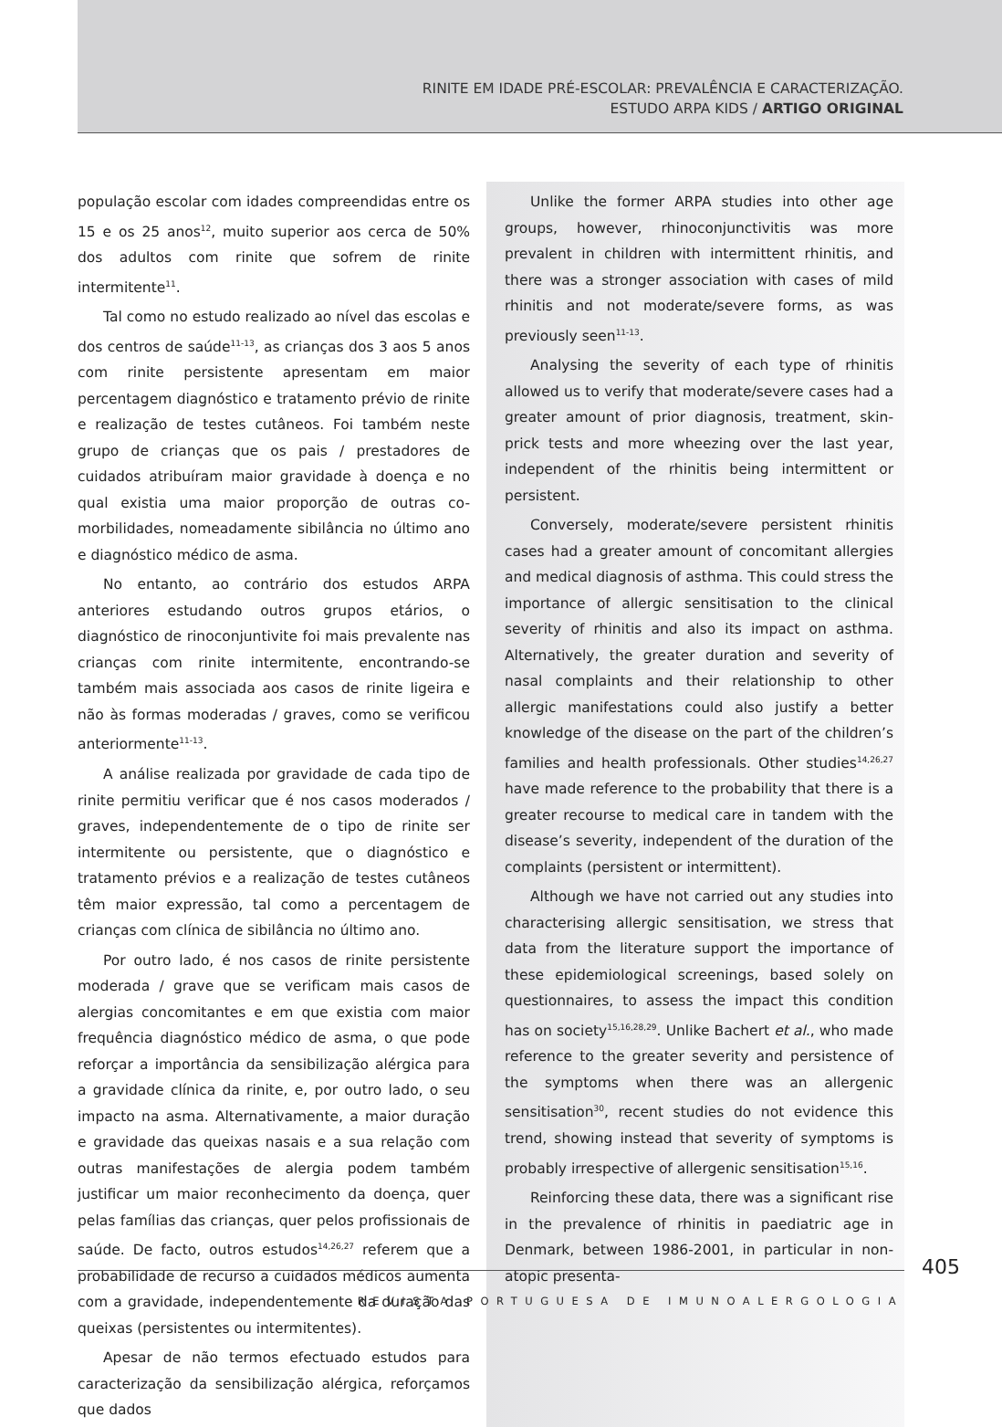RINITE EM IDADE PRÉ-ESCOLAR: PREVALÊNCIA E CARACTERIZAÇÃO.
ESTUDO ARPA KIDS / ARTIGO ORIGINAL
população escolar com idades compreendidas entre os 15 e os 25 anos<sup>12</sup>, muito superior aos cerca de 50% dos adultos com rinite que sofrem de rinite intermitente<sup>11</sup>.
Tal como no estudo realizado ao nível das escolas e dos centros de saúde<sup>11-13</sup>, as crianças dos 3 aos 5 anos com rinite persistente apresentam em maior percentagem diagnóstico e tratamento prévio de rinite e realização de testes cutâneos. Foi também neste grupo de crianças que os pais / prestadores de cuidados atribuíram maior gravidade à doença e no qual existia uma maior proporção de outras co-morbilidades, nomeadamente sibilância no último ano e diagnóstico médico de asma.
No entanto, ao contrário dos estudos ARPA anteriores estudando outros grupos etários, o diagnóstico de rinoconjuntivite foi mais prevalente nas crianças com rinite intermitente, encontrando-se também mais associada aos casos de rinite ligeira e não às formas moderadas / graves, como se verificou anteriormente<sup>11-13</sup>.
A análise realizada por gravidade de cada tipo de rinite permitiu verificar que é nos casos moderados / graves, independentemente de o tipo de rinite ser intermitente ou persistente, que o diagnóstico e tratamento prévios e a realização de testes cutâneos têm maior expressão, tal como a percentagem de crianças com clínica de sibilância no último ano.
Por outro lado, é nos casos de rinite persistente moderada / grave que se verificam mais casos de alergias concomitantes e em que existia com maior frequência diagnóstico médico de asma, o que pode reforçar a importância da sensibilização alérgica para a gravidade clínica da rinite, e, por outro lado, o seu impacto na asma. Alternativamente, a maior duração e gravidade das queixas nasais e a sua relação com outras manifestações de alergia podem também justificar um maior reconhecimento da doença, quer pelas famílias das crianças, quer pelos profissionais de saúde. De facto, outros estudos<sup>14,26,27</sup> referem que a probabilidade de recurso a cuidados médicos aumenta com a gravidade, independentemente da duração das queixas (persistentes ou intermitentes).
Apesar de não termos efectuado estudos para caracterização da sensibilização alérgica, reforçamos que dados
Unlike the former ARPA studies into other age groups, however, rhinoconjunctivitis was more prevalent in children with intermittent rhinitis, and there was a stronger association with cases of mild rhinitis and not moderate/severe forms, as was previously seen<sup>11-13</sup>.
Analysing the severity of each type of rhinitis allowed us to verify that moderate/severe cases had a greater amount of prior diagnosis, treatment, skin-prick tests and more wheezing over the last year, independent of the rhinitis being intermittent or persistent.
Conversely, moderate/severe persistent rhinitis cases had a greater amount of concomitant allergies and medical diagnosis of asthma. This could stress the importance of allergic sensitisation to the clinical severity of rhinitis and also its impact on asthma. Alternatively, the greater duration and severity of nasal complaints and their relationship to other allergic manifestations could also justify a better knowledge of the disease on the part of the children’s families and health professionals. Other studies<sup>14,26,27</sup> have made reference to the probability that there is a greater recourse to medical care in tandem with the disease’s severity, independent of the duration of the complaints (persistent or intermittent).
Although we have not carried out any studies into characterising allergic sensitisation, we stress that data from the literature support the importance of these epidemiological screenings, based solely on questionnaires, to assess the impact this condition has on society<sup>15,16,28,29</sup>. Unlike Bachert et al., who made reference to the greater severity and persistence of the symptoms when there was an allergenic sensitisation<sup>30</sup>, recent studies do not evidence this trend, showing instead that severity of symptoms is probably irrespective of allergenic sensitisation<sup>15,16</sup>.
Reinforcing these data, there was a significant rise in the prevalence of rhinitis in paediatric age in Denmark, between 1986-2001, in particular in non-atopic presenta-
405
REVISTA PORTUGUESA DE IMUNOALERGOLOGIA